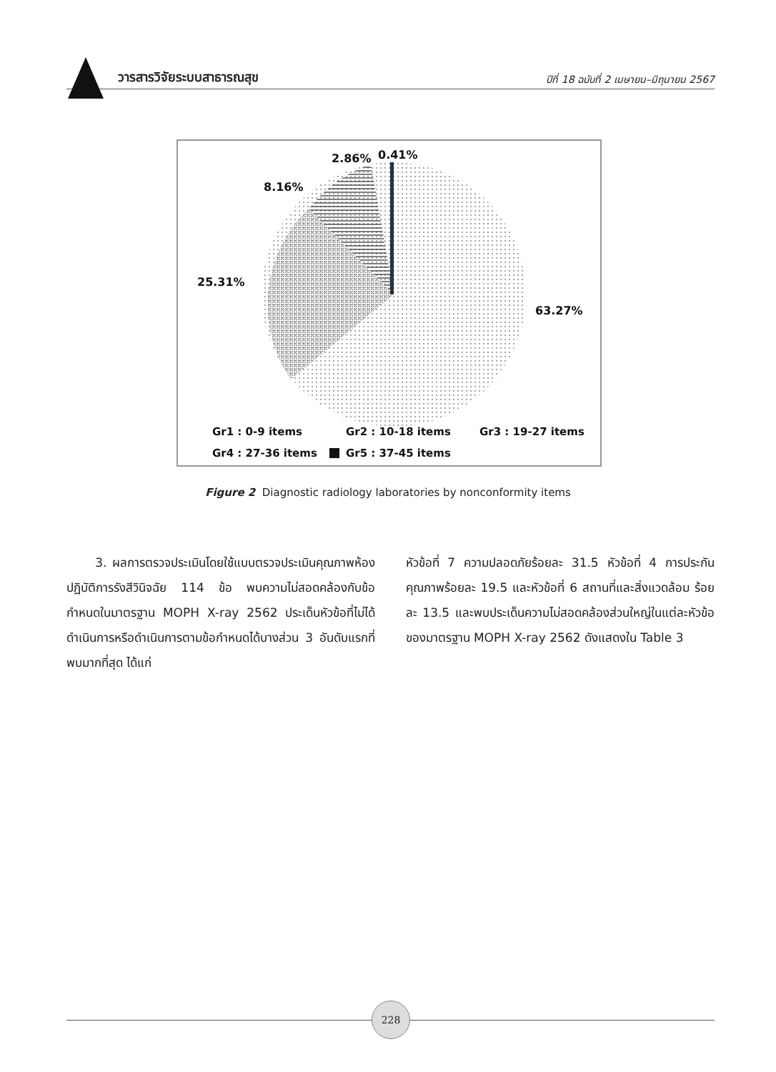วารสารวิจัยระบบสาธารณสุข ปีที่ 18 ฉบับที่ 2 เมษายน–มิถุนายน 2567
2.86%
0.41%
8.16%
25.31%
63.27%
Gr1 : 0-9 items
Gr2 : 10-18 items
Gr3 : 19-27 items
Gr4 : 27-36 items
Gr5 : 37-45 items
Figure 2 Diagnostic radiology laboratories by nonconformity items
3. ผลการตรวจประเมินโดยใช้แบบตรวจประเมินคุณภาพห้องปฏิบัติการรังสีวินิจฉัย 114 ข้อ พบความไม่สอดคล้องกับข้อกำหนดในมาตรฐาน MOPH X-ray 2562 ประเด็นหัวข้อที่ไม่ได้ดำเนินการหรือดำเนินการตามข้อกำหนดได้บางส่วน 3 อันดับแรกที่พบมากที่สุด ได้แก่
หัวข้อที่ 7 ความปลอดภัยร้อยละ 31.5 หัวข้อที่ 4 การประกันคุณภาพร้อยละ 19.5 และหัวข้อที่ 6 สถานที่และสิ่งแวดล้อม ร้อยละ 13.5 และพบประเด็นความไม่สอดคล้องส่วนใหญ่ในแต่ละหัวข้อของมาตรฐาน MOPH X-ray 2562 ดังแสดงใน Table 3
228